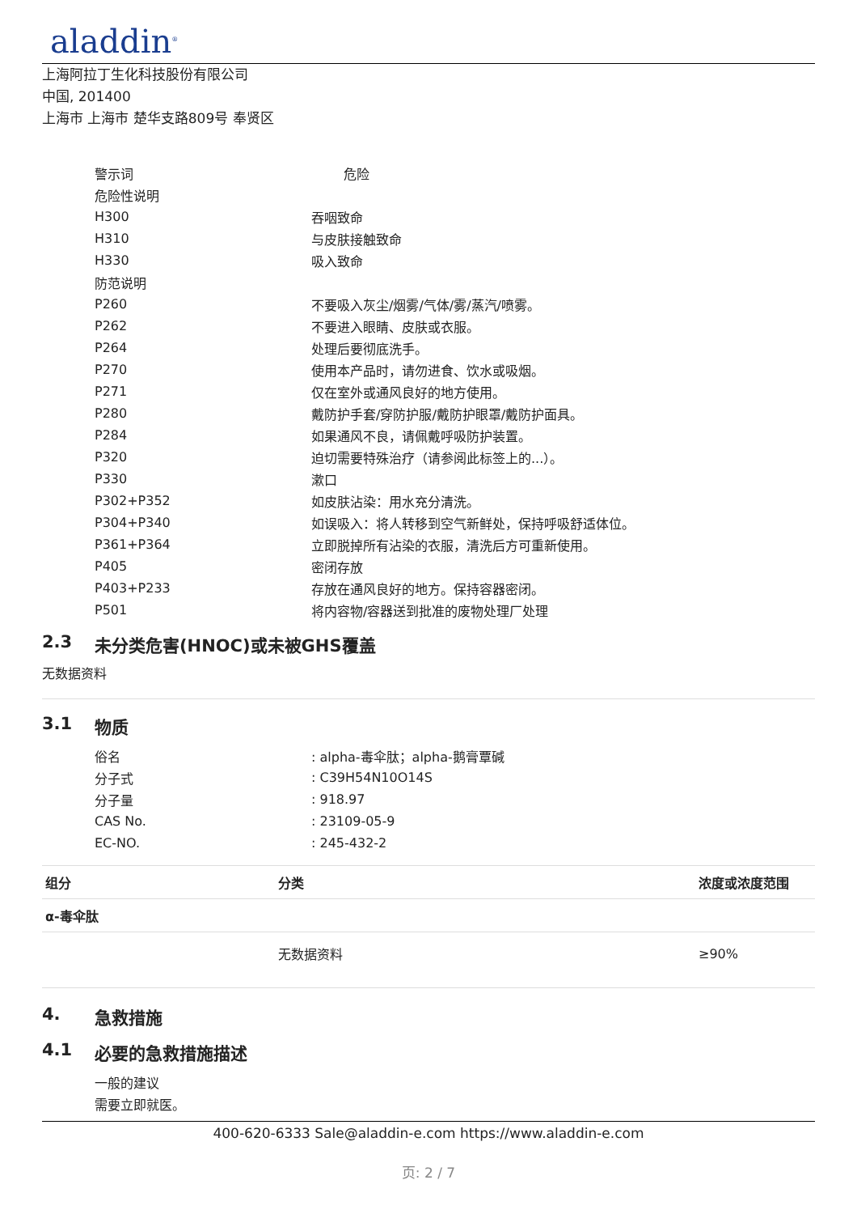aladdin<sup>®</sup>
上海阿拉丁生化科技股份有限公司
中国, 201400
上海市 上海市 楚华支路809号 奉贤区
警示词 危险
危险性说明
H300 吞咽致命
H310 与皮肤接触致命
H330 吸入致命
防范说明
P260 不要吸入灰尘/烟雾/气体/雾/蒸汽/喷雾。
P262 不要进入眼睛、皮肤或衣服。
P264 处理后要彻底洗手。
P270 使用本产品时，请勿进食、饮水或吸烟。
P271 仅在室外或通风良好的地方使用。
P280 戴防护手套/穿防护服/戴防护眼罩/戴防护面具。
P284 如果通风不良，请佩戴呼吸防护装置。
P320 迫切需要特殊治疗（请参阅此标签上的...）。
P330 漱口
P302+P352 如皮肤沾染：用水充分清洗。
P304+P340 如误吸入：将人转移到空气新鲜处，保持呼吸舒适体位。
P361+P364 立即脱掉所有沾染的衣服，清洗后方可重新使用。
P405 密闭存放
P403+P233 存放在通风良好的地方。保持容器密闭。
P501 将内容物/容器送到批准的废物处理厂处理
2.3 未分类危害(HNOC)或未被GHS覆盖
无数据资料
3.1 物质
俗名: alpha-毒伞肽；alpha-鹅膏覃碱
分子式: C39H54N10O14S
分子量: 918.97
CAS No.: 23109-05-9
EC-NO.: 245-432-2
| 组分 | 分类 | 浓度或浓度范围 |
| --- | --- | --- |
| α-毒伞肽 | | |
| | 无数据资料 | ≥90% |
4. 急救措施
4.1 必要的急救措施描述
一般的建议
需要立即就医。
400-620-6333 Sale@aladdin-e.com https://www.aladdin-e.com
页: 2 / 7